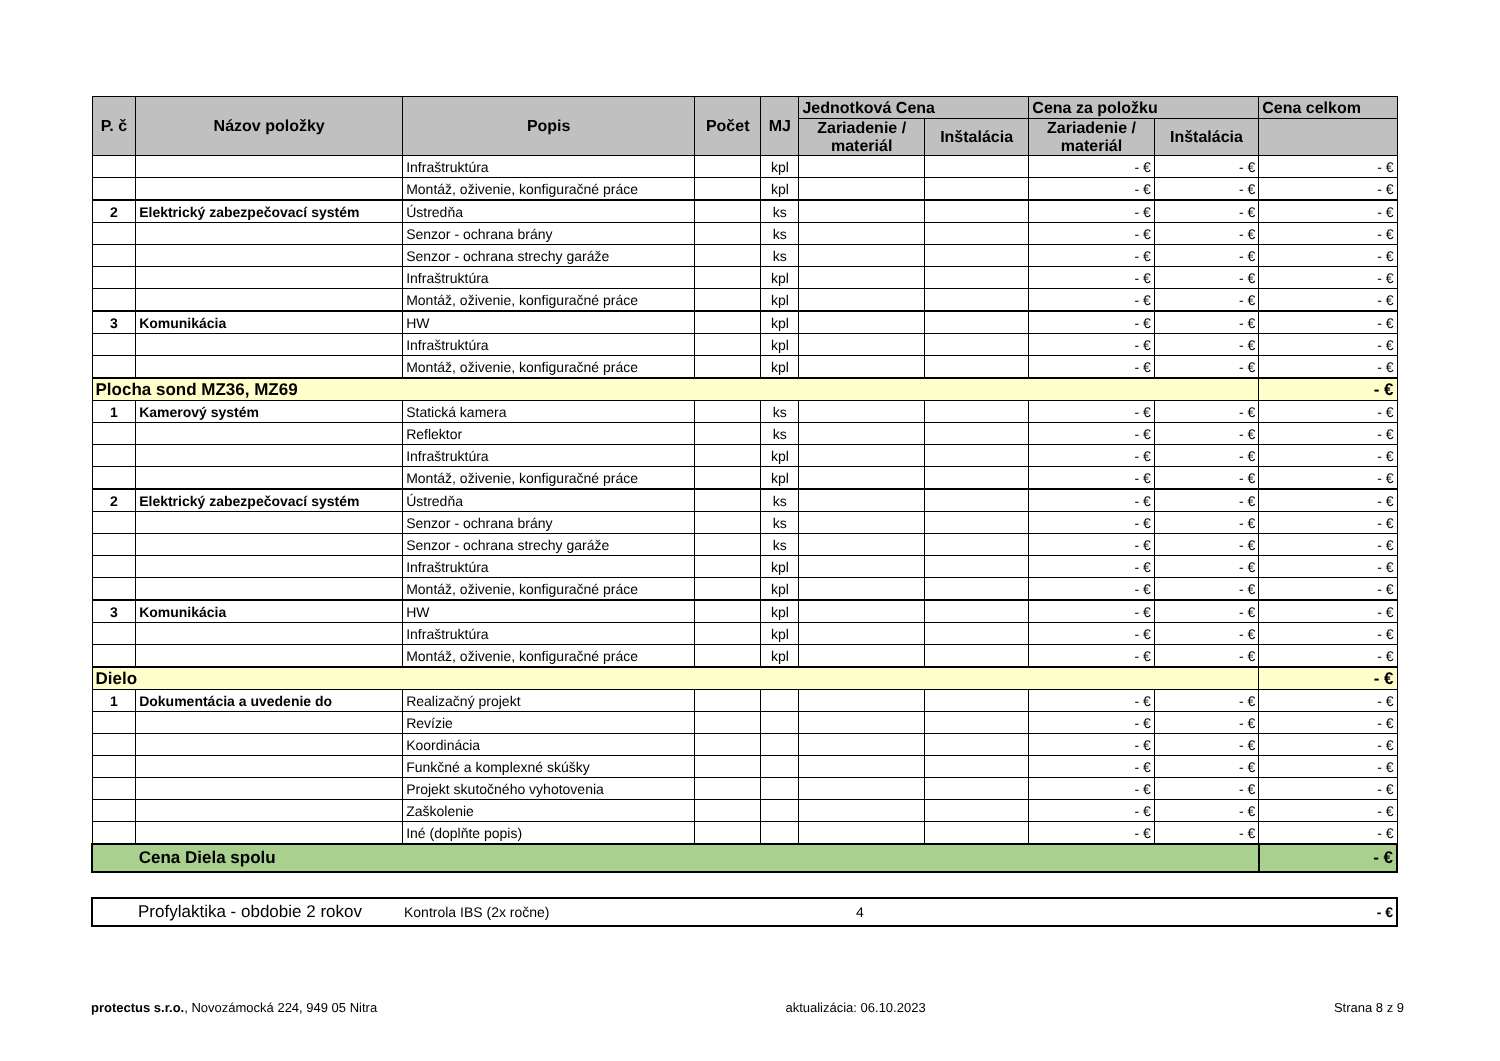| P. č | Názov položky | Popis | Počet | MJ | Jednotková Cena | | Cena za položku | | Cena celkom |
| --- | --- | --- | --- | --- | --- | --- | --- | --- | --- |
| | | | | | Zariadenie / materiál | Inštalácia | Zariadenie / materiál | Inštalácia | |
| | | Infraštruktúra | | kpl | | | - € | - € | - € |
| | | Montáž, oživenie, konfiguračné práce | | kpl | | | - € | - € | - € |
| 2 | Elektrický zabezpečovací systém | Ústredňa | | ks | | | - € | - € | - € |
| | | Senzor - ochrana brány | | ks | | | - € | - € | - € |
| | | Senzor - ochrana strechy garáže | | ks | | | - € | - € | - € |
| | | Infraštruktúra | | kpl | | | - € | - € | - € |
| | | Montáž, oživenie, konfiguračné práce | | kpl | | | - € | - € | - € |
| 3 | Komunikácia | HW | | kpl | | | - € | - € | - € |
| | | Infraštruktúra | | kpl | | | - € | - € | - € |
| | | Montáž, oživenie, konfiguračné práce | | kpl | | | - € | - € | - € |
| Plocha sond MZ36, MZ69 | | | | | | | | | - € |
| 1 | Kamerový systém | Statická kamera | | ks | | | - € | - € | - € |
| | | Reflektor | | ks | | | - € | - € | - € |
| | | Infraštruktúra | | kpl | | | - € | - € | - € |
| | | Montáž, oživenie, konfiguračné práce | | kpl | | | - € | - € | - € |
| 2 | Elektrický zabezpečovací systém | Ústredňa | | ks | | | - € | - € | - € |
| | | Senzor - ochrana brány | | ks | | | - € | - € | - € |
| | | Senzor - ochrana strechy garáže | | ks | | | - € | - € | - € |
| | | Infraštruktúra | | kpl | | | - € | - € | - € |
| | | Montáž, oživenie, konfiguračné práce | | kpl | | | - € | - € | - € |
| 3 | Komunikácia | HW | | kpl | | | - € | - € | - € |
| | | Infraštruktúra | | kpl | | | - € | - € | - € |
| | | Montáž, oživenie, konfiguračné práce | | kpl | | | - € | - € | - € |
| Dielo | | | | | | | | | - € |
| 1 | Dokumentácia a uvedenie do | Realizačný projekt | | | | | - € | - € | - € |
| | | Revízie | | | | | - € | - € | - € |
| | | Koordinácia | | | | | - € | - € | - € |
| | | Funkčné a komplexné skúšky | | | | | - € | - € | - € |
| | | Projekt skutočného vyhotovenia | | | | | - € | - € | - € |
| | | Zaškolenie | | | | | - € | - € | - € |
| | | Iné (doplňte popis) | | | | | - € | - € | - € |
| | Cena Diela spolu | | | | | | | | - € |
| | Profylaktika - obdobie 2 rokov | Kontrola IBS (2x ročne) | 4 | - € |
protectus s.r.o., Novozámocká 224, 949 05 Nitra
aktualizácia: 06.10.2023 Strana 8 z 9